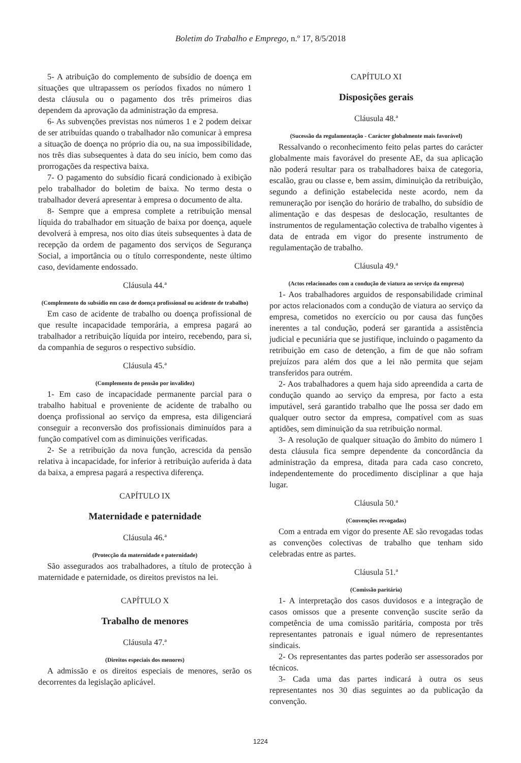Boletim do Trabalho e Emprego, n.º 17, 8/5/2018
5- A atribuição do complemento de subsídio de doença em situações que ultrapassem os períodos fixados no número 1 desta cláusula ou o pagamento dos três primeiros dias dependem da aprovação da administração da empresa.
6- As subvenções previstas nos números 1 e 2 podem deixar de ser atribuídas quando o trabalhador não comunicar à empresa a situação de doença no próprio dia ou, na sua impossibilidade, nos três dias subsequentes à data do seu início, bem como das prorrogações da respectiva baixa.
7- O pagamento do subsídio ficará condicionado à exibição pelo trabalhador do boletim de baixa. No termo desta o trabalhador deverá apresentar à empresa o documento de alta.
8- Sempre que a empresa complete a retribuição mensal líquida do trabalhador em situação de baixa por doença, aquele devolverá à empresa, nos oito dias úteis subsequentes à data de recepção da ordem de pagamento dos serviços de Segurança Social, a importância ou o título correspondente, neste último caso, devidamente endossado.
Cláusula 44.ª
(Complemento do subsídio em caso de doença profissional ou acidente de trabalho)
Em caso de acidente de trabalho ou doença profissional de que resulte incapacidade temporária, a empresa pagará ao trabalhador a retribuição líquida por inteiro, recebendo, para si, da companhia de seguros o respectivo subsídio.
Cláusula 45.ª
(Complemento de pensão por invalidez)
1- Em caso de incapacidade permanente parcial para o trabalho habitual e proveniente de acidente de trabalho ou doença profissional ao serviço da empresa, esta diligenciará conseguir a reconversão dos profissionais diminuídos para a função compatível com as diminuições verificadas.
2- Se a retribuição da nova função, acrescida da pensão relativa à incapacidade, for inferior à retribuição auferida à data da baixa, a empresa pagará a respectiva diferença.
CAPÍTULO IX
Maternidade e paternidade
Cláusula 46.ª
(Protecção da maternidade e paternidade)
São assegurados aos trabalhadores, a título de protecção à maternidade e paternidade, os direitos previstos na lei.
CAPÍTULO X
Trabalho de menores
Cláusula 47.ª
(Direitos especiais dos menores)
A admissão e os direitos especiais de menores, serão os decorrentes da legislação aplicável.
CAPÍTULO XI
Disposições gerais
Cláusula 48.ª
(Sucessão da regulamentação - Carácter globalmente mais favorável)
Ressalvando o reconhecimento feito pelas partes do carácter globalmente mais favorável do presente AE, da sua aplicação não poderá resultar para os trabalhadores baixa de categoria, escalão, grau ou classe e, bem assim, diminuição da retribuição, segundo a definição estabelecida neste acordo, nem da remuneração por isenção do horário de trabalho, do subsídio de alimentação e das despesas de deslocação, resultantes de instrumentos de regulamentação colectiva de trabalho vigentes à data de entrada em vigor do presente instrumento de regulamentação de trabalho.
Cláusula 49.ª
(Actos relacionados com a condução de viatura ao serviço da empresa)
1- Aos trabalhadores arguidos de responsabilidade criminal por actos relacionados com a condução de viatura ao serviço da empresa, cometidos no exercício ou por causa das funções inerentes a tal condução, poderá ser garantida a assistência judicial e pecuniária que se justifique, incluindo o pagamento da retribuição em caso de detenção, a fim de que não sofram prejuízos para além dos que a lei não permita que sejam transferidos para outrém.
2- Aos trabalhadores a quem haja sido apreendida a carta de condução quando ao serviço da empresa, por facto a esta imputável, será garantido trabalho que lhe possa ser dado em qualquer outro sector da empresa, compatível com as suas aptidões, sem diminuição da sua retribuição normal.
3- A resolução de qualquer situação do âmbito do número 1 desta cláusula fica sempre dependente da concordância da administração da empresa, ditada para cada caso concreto, independentemente do procedimento disciplinar a que haja lugar.
Cláusula 50.ª
(Convenções revogadas)
Com a entrada em vigor do presente AE são revogadas todas as convenções colectivas de trabalho que tenham sido celebradas entre as partes.
Cláusula 51.ª
(Comissão paritária)
1- A interpretação dos casos duvidosos e a integração de casos omissos que a presente convenção suscite serão da competência de uma comissão paritária, composta por três representantes patronais e igual número de representantes sindicais.
2- Os representantes das partes poderão ser assessorados por técnicos.
3- Cada uma das partes indicará à outra os seus representantes nos 30 dias seguintes ao da publicação da convenção.
1224